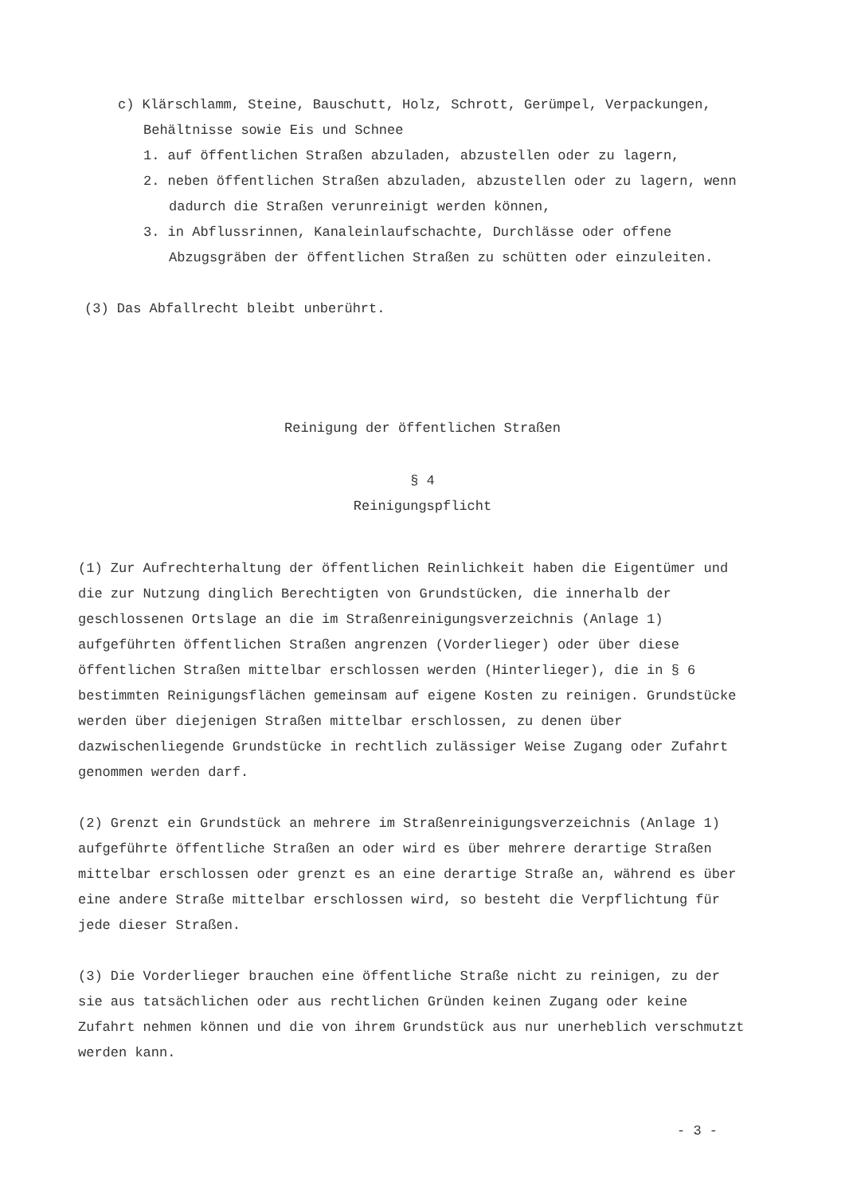c) Klärschlamm, Steine, Bauschutt, Holz, Schrott, Gerümpel, Verpackungen,
Behältnisse sowie Eis und Schnee
1. auf öffentlichen Straßen abzuladen, abzustellen oder zu lagern,
2. neben öffentlichen Straßen abzuladen, abzustellen oder zu lagern, wenn dadurch die Straßen verunreinigt werden können,
3. in Abflussrinnen, Kanaleinlaufschachte, Durchlässe oder offene Abzugsgräben der öffentlichen Straßen zu schütten oder einzuleiten.
(3) Das Abfallrecht bleibt unberührt.
Reinigung der öffentlichen Straßen
§ 4
Reinigungspflicht
(1) Zur Aufrechterhaltung der öffentlichen Reinlichkeit haben die Eigentümer und die zur Nutzung dinglich Berechtigten von Grundstücken, die innerhalb der geschlossenen Ortslage an die im Straßenreinigungsverzeichnis (Anlage 1) aufgeführten öffentlichen Straßen angrenzen (Vorderlieger) oder über diese öffentlichen Straßen mittelbar erschlossen werden (Hinterlieger), die in § 6 bestimmten Reinigungsflächen gemeinsam auf eigene Kosten zu reinigen. Grundstücke werden über diejenigen Straßen mittelbar erschlossen, zu denen über dazwischenliegende Grundstücke in rechtlich zulässiger Weise Zugang oder Zufahrt genommen werden darf.
(2) Grenzt ein Grundstück an mehrere im Straßenreinigungsverzeichnis (Anlage 1) aufgeführte öffentliche Straßen an oder wird es über mehrere derartige Straßen mittelbar erschlossen oder grenzt es an eine derartige Straße an, während es über eine andere Straße mittelbar erschlossen wird, so besteht die Verpflichtung für jede dieser Straßen.
(3) Die Vorderlieger brauchen eine öffentliche Straße nicht zu reinigen, zu der sie aus tatsächlichen oder aus rechtlichen Gründen keinen Zugang oder keine Zufahrt nehmen können und die von ihrem Grundstück aus nur unerheblich verschmutzt werden kann.
- 3 -